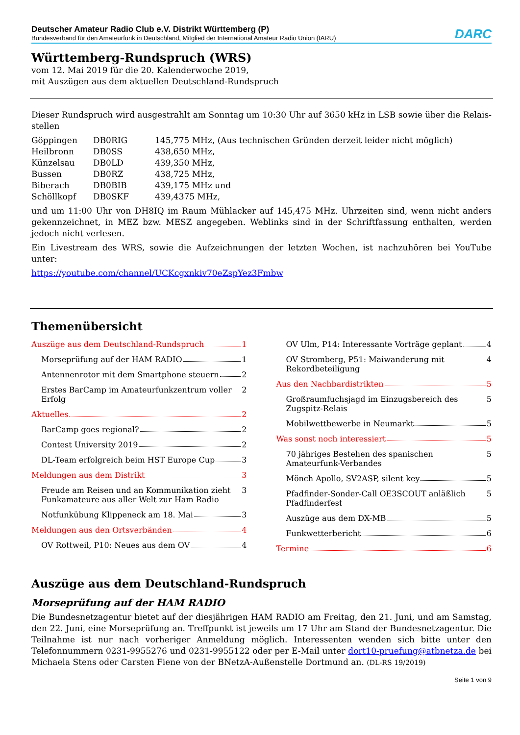Deutscher Amateur Radio Club e.V. Distrikt Württemberg (P)
Bundesverband für den Amateurfunk in Deutschland, Mitglied der International Amateur Radio Union (IARU)
DARC
Württemberg-Rundspruch (WRS)
vom 12. Mai 2019 für die 20. Kalenderwoche 2019,
mit Auszügen aus dem aktuellen Deutschland-Rundspruch
Dieser Rundspruch wird ausgestrahlt am Sonntag um 10:30 Uhr auf 3650 kHz in LSB sowie über die Relais-stellen
| Göppingen | DB0RIG | 145,775 MHz, (Aus technischen Gründen derzeit leider nicht möglich) |
| Heilbronn | DB0SS | 438,650 MHz, |
| Künzelsau | DB0LD | 439,350 MHz, |
| Bussen | DB0RZ | 438,725 MHz, |
| Biberach | DB0BIB | 439,175 MHz und |
| Schöllkopf | DB0SKF | 439,4375 MHz, |
und um 11:00 Uhr von DH8IQ im Raum Mühlacker auf 145,475 MHz. Uhrzeiten sind, wenn nicht anders gekennzeichnet, in MEZ bzw. MESZ angegeben. Weblinks sind in der Schriftfassung enthalten, werden jedoch nicht verlesen.
Ein Livestream des WRS, sowie die Aufzeichnungen der letzten Wochen, ist nachzuhören bei YouTube unter:
https://youtube.com/channel/UCKcgxnkiv70eZspYez3Fmbw
Themenübersicht
Auszüge aus dem Deutschland-Rundspruch 1
Morseprüfung auf der HAM RADIO 1
Antennenrotor mit dem Smartphone steuern 2
Erstes BarCamp im Amateurfunkzentrum voller Erfolg 2
Aktuelles 2
BarCamp goes regional? 2
Contest University 2019 2
DL-Team erfolgreich beim HST Europe Cup 3
Meldungen aus dem Distrikt 3
Freude am Reisen und an Kommunikation zieht Funkamateure aus aller Welt zur Ham Radio 3
Notfunkübung Klippeneck am 18. Mai 3
Meldungen aus den Ortsverbänden 4
OV Rottweil, P10: Neues aus dem OV 4
OV Ulm, P14: Interessante Vorträge geplant 4
OV Stromberg, P51: Maiwanderung mit Rekordbeteiligung 4
Aus den Nachbardistrikten 5
Großraumfuchsjagd im Einzugsbereich des Zugspitz-Relais 5
Mobilwettbewerbe in Neumarkt 5
Was sonst noch interessiert 5
70 jähriges Bestehen des spanischen Amateurfunk-Verbandes 5
Mönch Apollo, SV2ASP, silent key 5
Pfadfinder-Sonder-Call OE3SCOUT anläßlich Pfadfinderfest 5
Auszüge aus dem DX-MB 5
Funkwetterbericht 6
Termine 6
Auszüge aus dem Deutschland-Rundspruch
Morseprüfung auf der HAM RADIO
Die Bundesnetzagentur bietet auf der diesjährigen HAM RADIO am Freitag, den 21. Juni, und am Samstag, den 22. Juni, eine Morseprüfung an. Treffpunkt ist jeweils um 17 Uhr am Stand der Bundesnetzagentur. Die Teilnahme ist nur nach vorheriger Anmeldung möglich. Interessenten wenden sich bitte unter den Telefonnummern 0231-9955276 und 0231-9955122 oder per E-Mail unter dort10-pruefung@atbnetza.de bei Michaela Stens oder Carsten Fiene von der BNetzA-Außenstelle Dortmund an. (DL-RS 19/2019)
Seite 1 von 9